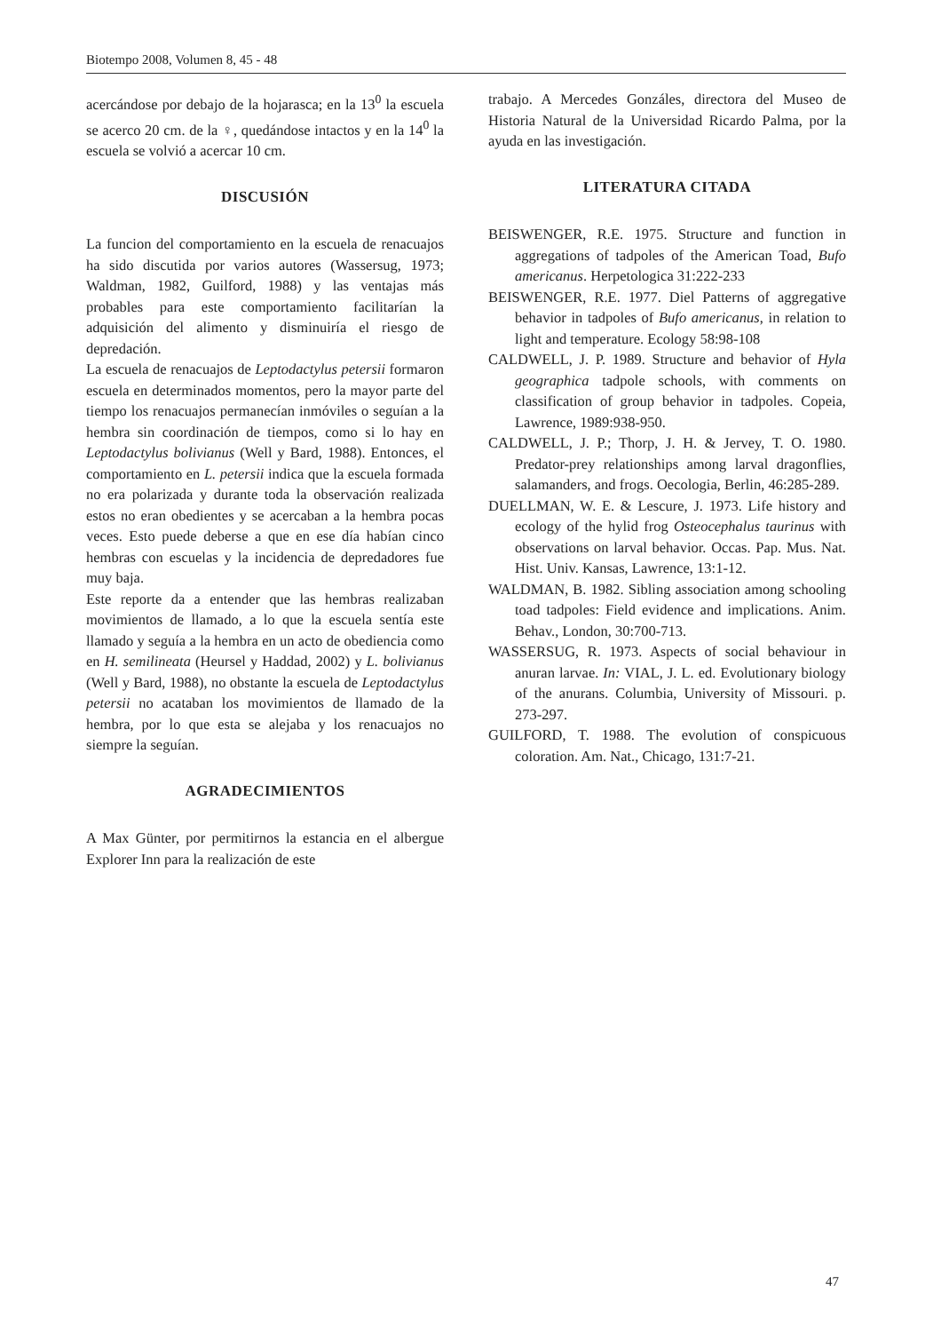Biotempo 2008, Volumen 8, 45 - 48
acercándose por debajo de la hojarasca; en la 13<sup>0</sup> la escuela se acerco 20 cm. de la ♀, quedándose intactos y en la 14<sup>0</sup> la escuela se volvió a acercar 10 cm.
DISCUSIÓN
La funcion del comportamiento en la escuela de renacuajos ha sido discutida por varios autores (Wassersug, 1973; Waldman, 1982, Guilford, 1988) y las ventajas más probables para este comportamiento facilitarían la adquisición del alimento y disminuiría el riesgo de depredación.
La escuela de renacuajos de Leptodactylus petersii formaron escuela en determinados momentos, pero la mayor parte del tiempo los renacuajos permanecían inmóviles o seguían a la hembra sin coordinación de tiempos, como si lo hay en Leptodactylus bolivianus (Well y Bard, 1988). Entonces, el comportamiento en L. petersii indica que la escuela formada no era polarizada y durante toda la observación realizada estos no eran obedientes y se acercaban a la hembra pocas veces. Esto puede deberse a que en ese día habían cinco hembras con escuelas y la incidencia de depredadores fue muy baja.
Este reporte da a entender que las hembras realizaban movimientos de llamado, a lo que la escuela sentía este llamado y seguía a la hembra en un acto de obediencia como en H. semilineata (Heursel y Haddad, 2002) y L. bolivianus (Well y Bard, 1988), no obstante la escuela de Leptodactylus petersii no acataban los movimientos de llamado de la hembra, por lo que esta se alejaba y los renacuajos no siempre la seguían.
AGRADECIMIENTOS
A Max Günter, por permitirnos la estancia en el albergue Explorer Inn para la realización de este
trabajo. A Mercedes Gonzáles, directora del Museo de Historia Natural de la Universidad Ricardo Palma, por la ayuda en las investigación.
LITERATURA CITADA
BEISWENGER, R.E. 1975. Structure and function in aggregations of tadpoles of the American Toad, Bufo americanus. Herpetologica 31:222-233
BEISWENGER, R.E. 1977. Diel Patterns of aggregative behavior in tadpoles of Bufo americanus, in relation to light and temperature. Ecology 58:98-108
CALDWELL, J. P. 1989. Structure and behavior of Hyla geographica tadpole schools, with comments on classification of group behavior in tadpoles. Copeia, Lawrence, 1989:938-950.
CALDWELL, J. P.; Thorp, J. H. & Jervey, T. O. 1980. Predator-prey relationships among larval dragonflies, salamanders, and frogs. Oecologia, Berlin, 46:285-289.
DUELLMAN, W. E. & Lescure, J. 1973. Life history and ecology of the hylid frog Osteocephalus taurinus with observations on larval behavior. Occas. Pap. Mus. Nat. Hist. Univ. Kansas, Lawrence, 13:1-12.
WALDMAN, B. 1982. Sibling association among schooling toad tadpoles: Field evidence and implications. Anim. Behav., London, 30:700-713.
WASSERSUG, R. 1973. Aspects of social behaviour in anuran larvae. In: VIAL, J. L. ed. Evolutionary biology of the anurans. Columbia, University of Missouri. p. 273-297.
GUILFORD, T. 1988. The evolution of conspicuous coloration. Am. Nat., Chicago, 131:7-21.
47